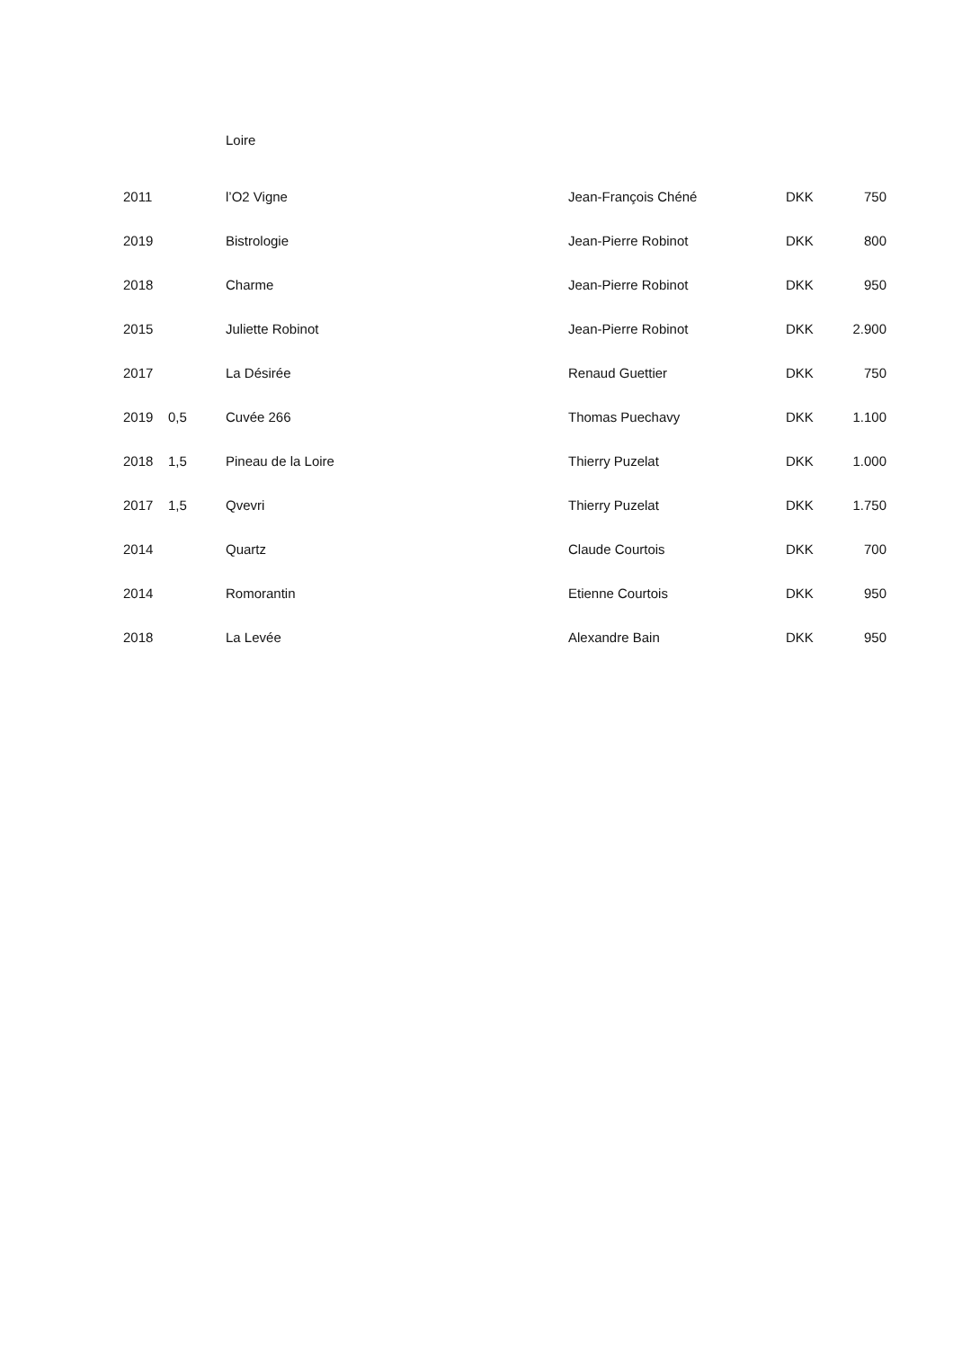Loire
| 2011 | | l’O2 Vigne | Jean-François Chéné | DKK | 750 |
| 2019 | | Bistrologie | Jean-Pierre Robinot | DKK | 800 |
| 2018 | | Charme | Jean-Pierre Robinot | DKK | 950 |
| 2015 | | Juliette Robinot | Jean-Pierre Robinot | DKK | 2.900 |
| 2017 | | La Désirée | Renaud Guettier | DKK | 750 |
| 2019 | 0,5 | Cuvée 266 | Thomas Puechavy | DKK | 1.100 |
| 2018 | 1,5 | Pineau de la Loire | Thierry Puzelat | DKK | 1.000 |
| 2017 | 1,5 | Qvevri | Thierry Puzelat | DKK | 1.750 |
| 2014 | | Quartz | Claude Courtois | DKK | 700 |
| 2014 | | Romorantin | Etienne Courtois | DKK | 950 |
| 2018 | | La Levée | Alexandre Bain | DKK | 950 |